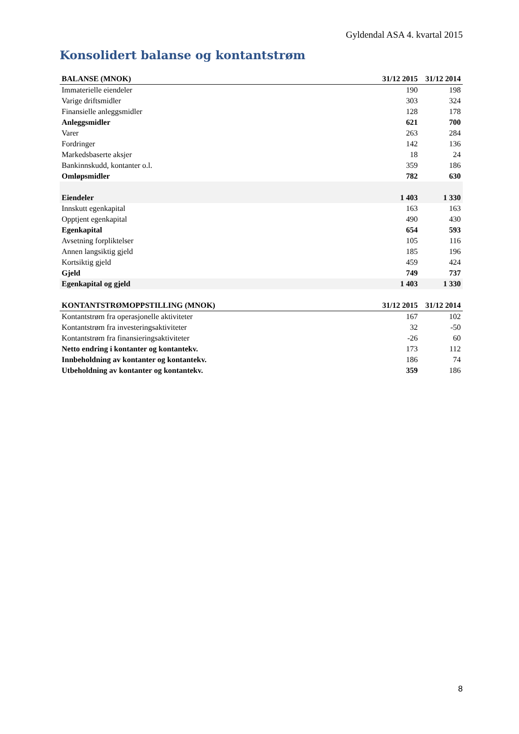Gyldendal ASA 4. kvartal 2015
Konsolidert balanse og kontantstrøm
| BALANSE (MNOK) | 31/12 2015 | 31/12 2014 |
| --- | --- | --- |
| Immaterielle eiendeler | 190 | 198 |
| Varige driftsmidler | 303 | 324 |
| Finansielle anleggsmidler | 128 | 178 |
| Anleggsmidler | 621 | 700 |
| Varer | 263 | 284 |
| Fordringer | 142 | 136 |
| Markedsbaserte aksjer | 18 | 24 |
| Bankinnskudd, kontanter o.l. | 359 | 186 |
| Omløpsmidler | 782 | 630 |
| Eiendeler | 1 403 | 1 330 |
| Innskutt egenkapital | 163 | 163 |
| Opptjent egenkapital | 490 | 430 |
| Egenkapital | 654 | 593 |
| Avsetning forpliktelser | 105 | 116 |
| Annen langsiktig gjeld | 185 | 196 |
| Kortsiktig gjeld | 459 | 424 |
| Gjeld | 749 | 737 |
| Egenkapital og gjeld | 1 403 | 1 330 |
| KONTANTSTRØMOPPSTILLING (MNOK) | 31/12 2015 | 31/12 2014 |
| --- | --- | --- |
| Kontantstrøm fra operasjonelle aktiviteter | 167 | 102 |
| Kontantstrøm fra investeringsaktiviteter | 32 | -50 |
| Kontantstrøm fra finansieringsaktiviteter | -26 | 60 |
| Netto endring i kontanter og kontantekv. | 173 | 112 |
| Innbeholdning av kontanter og kontantekv. | 186 | 74 |
| Utbeholdning av kontanter og kontantekv. | 359 | 186 |
8